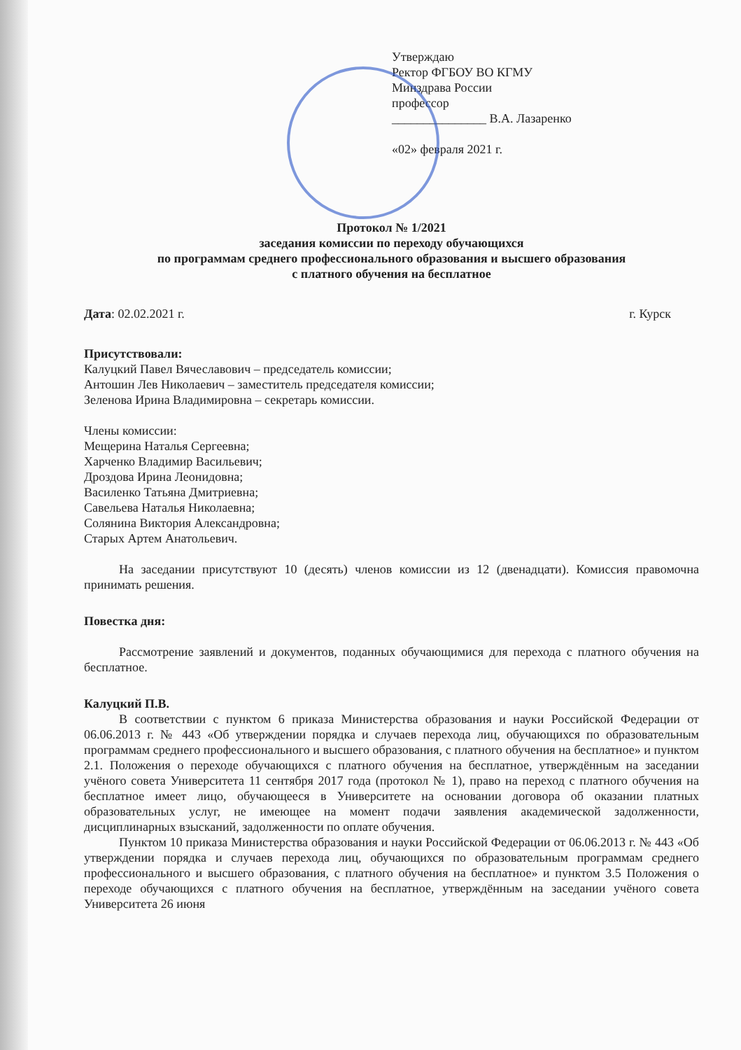Утверждаю
Ректор ФГБОУ ВО КГМУ
Минздрава России
профессор
_______________ В.А. Лазаренко
«02» февраля 2021 г.
Протокол № 1/2021
заседания комиссии по переходу обучающихся
по программам среднего профессионального образования и высшего образования
с платного обучения на бесплатное
Дата: 02.02.2021 г. г. Курск
Присутствовали:
Калуцкий Павел Вячеславович – председатель комиссии;
Антошин Лев Николаевич – заместитель председателя комиссии;
Зеленова Ирина Владимировна – секретарь комиссии.
Члены комиссии:
Мещерина Наталья Сергеевна;
Харченко Владимир Васильевич;
Дроздова Ирина Леонидовна;
Василенко Татьяна Дмитриевна;
Савельева Наталья Николаевна;
Солянина Виктория Александровна;
Старых Артем Анатольевич.
На заседании присутствуют 10 (десять) членов комиссии из 12 (двенадцати). Комиссия правомочна принимать решения.
Повестка дня:
Рассмотрение заявлений и документов, поданных обучающимися для перехода с платного обучения на бесплатное.
Калуцкий П.В.
В соответствии с пунктом 6 приказа Министерства образования и науки Российской Федерации от 06.06.2013 г. № 443 «Об утверждении порядка и случаев перехода лиц, обучающихся по образовательным программам среднего профессионального и высшего образования, с платного обучения на бесплатное» и пунктом 2.1. Положения о переходе обучающихся с платного обучения на бесплатное, утверждённым на заседании учёного совета Университета 11 сентября 2017 года (протокол № 1), право на переход с платного обучения на бесплатное имеет лицо, обучающееся в Университете на основании договора об оказании платных образовательных услуг, не имеющее на момент подачи заявления академической задолженности, дисциплинарных взысканий, задолженности по оплате обучения.
Пунктом 10 приказа Министерства образования и науки Российской Федерации от 06.06.2013 г. № 443 «Об утверждении порядка и случаев перехода лиц, обучающихся по образовательным программам среднего профессионального и высшего образования, с платного обучения на бесплатное» и пунктом 3.5 Положения о переходе обучающихся с платного обучения на бесплатное, утверждённым на заседании учёного совета Университета 26 июня